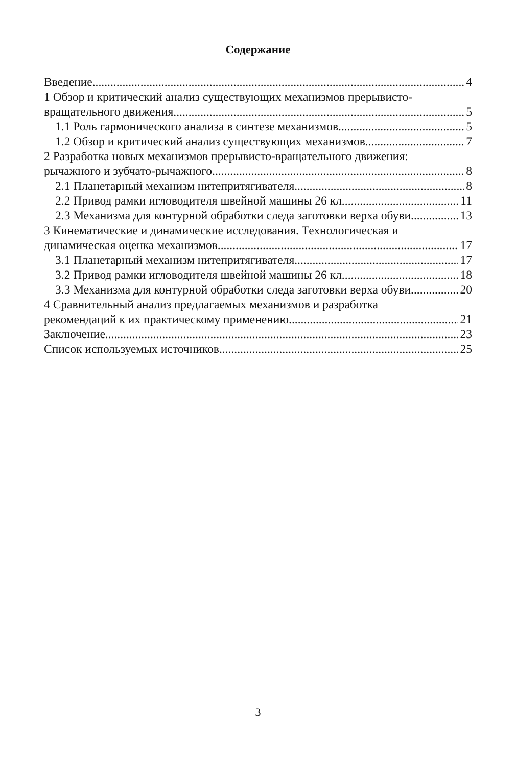Содержание
Введение 4
1 Обзор и критический анализ существующих механизмов прерывисто-
вращательного движения 5
1.1 Роль гармонического анализа в синтезе механизмов 5
1.2 Обзор и критический анализ существующих механизмов 7
2 Разработка новых механизмов прерывисто-вращательного движения:
рычажного и зубчато-рычажного 8
2.1 Планетарный механизм нитепритягивателя 8
2.2 Привод рамки игловодителя швейной машины 26 кл. 11
2.3 Механизма для контурной обработки следа заготовки верха обуви 13
3 Кинематические и динамические исследования. Технологическая и
динамическая оценка механизмов 17
3.1 Планетарный механизм нитепритягивателя 17
3.2 Привод рамки игловодителя швейной машины 26 кл. 18
3.3 Механизма для контурной обработки следа заготовки верха обуви 20
4 Сравнительный анализ предлагаемых механизмов и разработка
рекомендаций к их практическому применению 21
Заключение 23
Список используемых источников 25
3